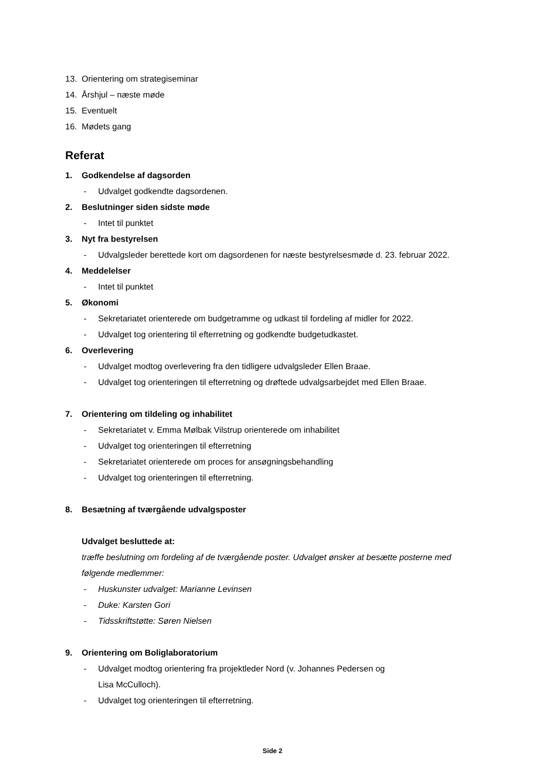13. Orientering om strategiseminar
14. Årshjul – næste møde
15. Eventuelt
16. Mødets gang
Referat
1. Godkendelse af dagsorden
- Udvalget godkendte dagsordenen.
2. Beslutninger siden sidste møde
- Intet til punktet
3. Nyt fra bestyrelsen
- Udvalgsleder berettede kort om dagsordenen for næste bestyrelsesmøde d. 23. februar 2022.
4. Meddelelser
- Intet til punktet
5. Økonomi
- Sekretariatet orienterede om budgetramme og udkast til fordeling af midler for 2022.
- Udvalget tog orientering til efterretning og godkendte budgetudkastet.
6. Overlevering
- Udvalget modtog overlevering fra den tidligere udvalgsleder Ellen Braae.
- Udvalget tog orienteringen til efterretning og drøftede udvalgsarbejdet med Ellen Braae.
7. Orientering om tildeling og inhabilitet
- Sekretariatet v. Emma Mølbak Vilstrup orienterede om inhabilitet
- Udvalget tog orienteringen til efterretning
- Sekretariatet orienterede om proces for ansøgningsbehandling
- Udvalget tog orienteringen til efterretning.
8. Besætning af tværgående udvalgsposter
Udvalget besluttede at:
træffe beslutning om fordeling af de tværgående poster. Udvalget ønsker at besætte posterne med følgende medlemmer:
- Huskunster udvalget: Marianne Levinsen
- Duke: Karsten Gori
- Tidsskriftstøtte: Søren Nielsen
9. Orientering om Boliglaboratorium
- Udvalget modtog orientering fra projektleder Nord (v. Johannes Pedersen og
Lisa McCulloch).
- Udvalget tog orienteringen til efterretning.
Side 2